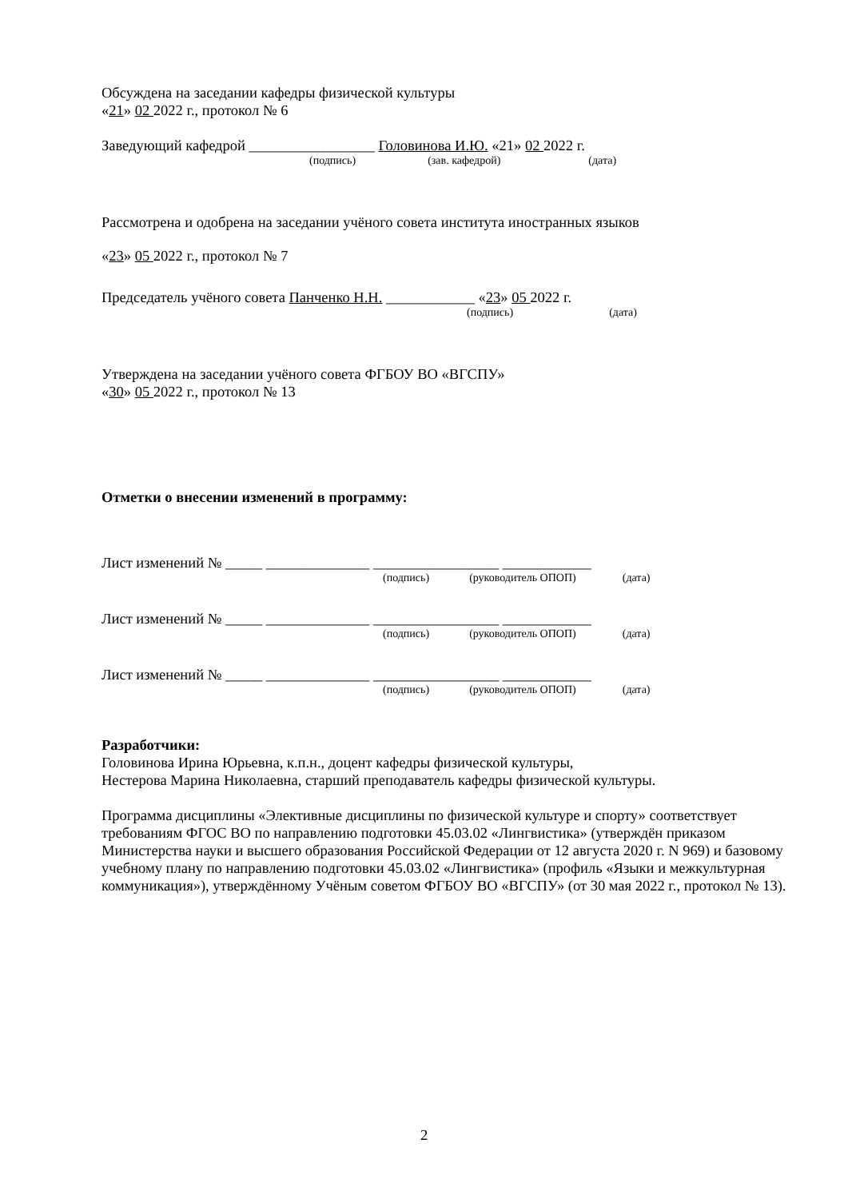Обсуждена на заседании кафедры физической культуры
«21» 02 2022 г., протокол № 6
Заведующий кафедрой _________________ Головинова И.Ю. «21» 02 2022 г.
(подпись) (зав. кафедрой) (дата)
Рассмотрена и одобрена на заседании учёного совета института иностранных языков
«23» 05 2022 г., протокол № 7
Председатель учёного совета Панченко Н.Н. ____________ «23» 05 2022 г.
(подпись) (дата)
Утверждена на заседании учёного совета ФГБОУ ВО «ВГСПУ»
«30» 05 2022 г., протокол № 13
Отметки о внесении изменений в программу:
Лист изменений № _____ ______________ _________________ ____________
(подпись) (руководитель ОПОП) (дата)
Лист изменений № _____ ______________ _________________ ____________
(подпись) (руководитель ОПОП) (дата)
Лист изменений № _____ ______________ _________________ ____________
(подпись) (руководитель ОПОП) (дата)
Разработчики:
Головинова Ирина Юрьевна, к.п.н., доцент кафедры физической культуры,
Нестерова Марина Николаевна, старший преподаватель кафедры физической культуры.
Программа дисциплины «Элективные дисциплины по физической культуре и спорту» соответствует требованиям ФГОС ВО по направлению подготовки 45.03.02 «Лингвистика» (утверждён приказом Министерства науки и высшего образования Российской Федерации от 12 августа 2020 г. N 969) и базовому учебному плану по направлению подготовки 45.03.02 «Лингвистика» (профиль «Языки и межкультурная коммуникация»), утверждённому Учёным советом ФГБОУ ВО «ВГСПУ» (от 30 мая 2022 г., протокол № 13).
2